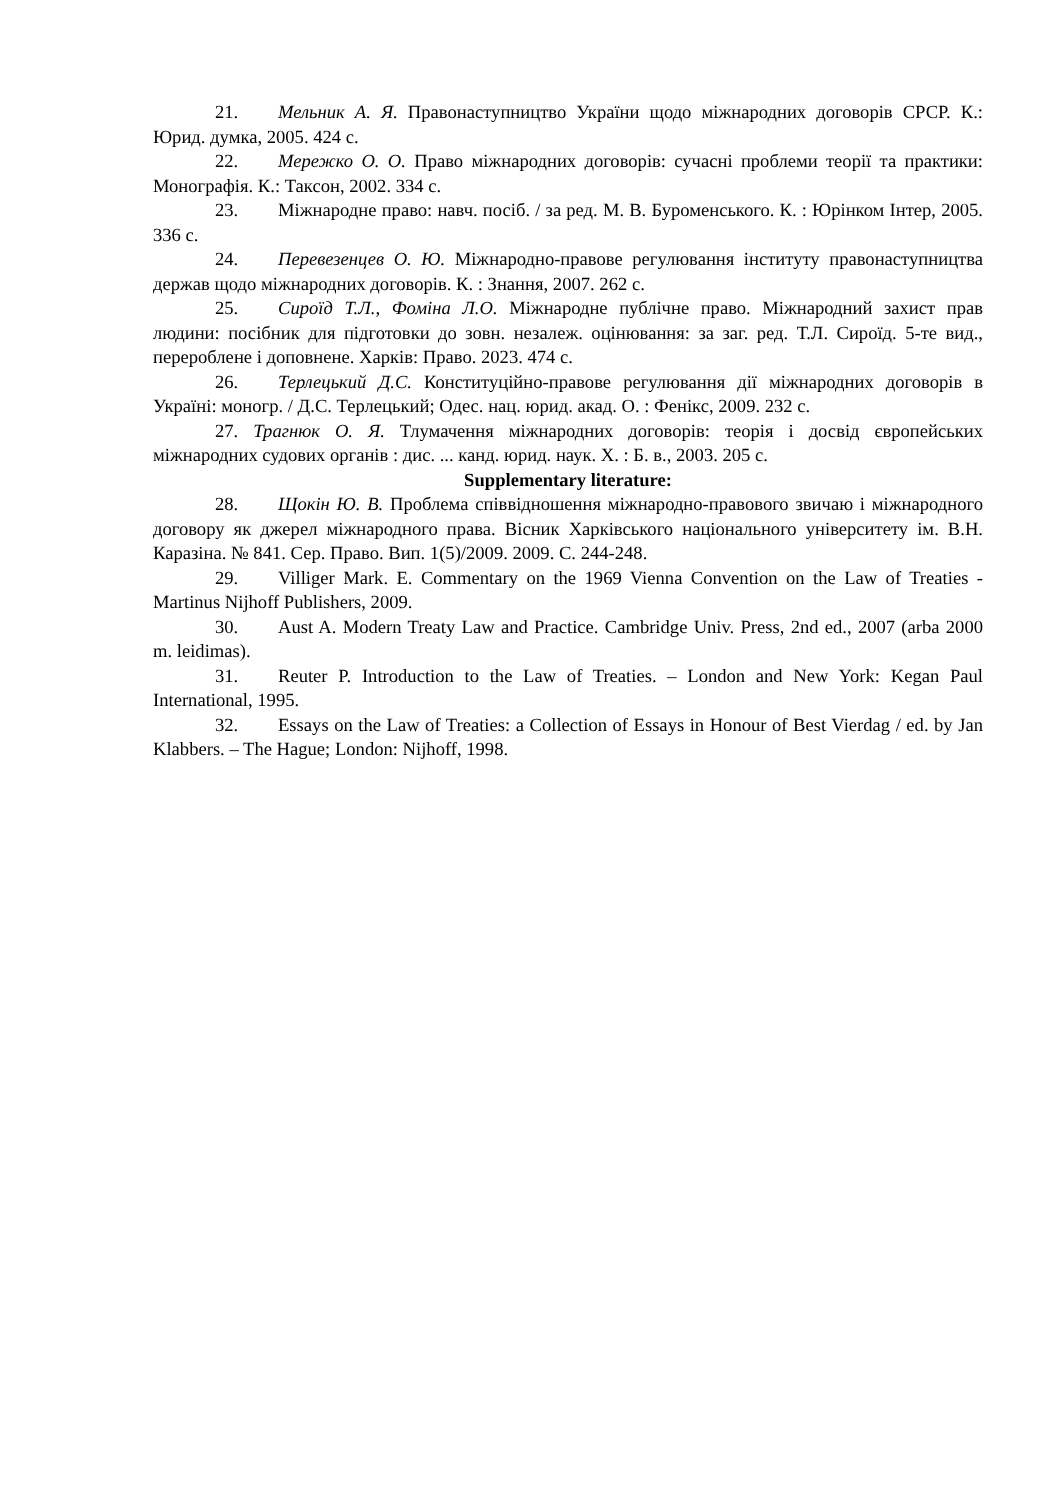21. Мельник А. Я. Правонаступництво України щодо міжнародних договорів СРСР. К.: Юрид. думка, 2005. 424 с.
22. Мережко О. О. Право міжнародних договорів: сучасні проблеми теорії та практики: Монографія. К.: Таксон, 2002. 334 с.
23. Міжнародне право: навч. посіб. / за ред. М. В. Буроменського. К. : Юрінком Інтер, 2005. 336 с.
24. Перевезенцев О. Ю. Міжнародно-правове регулювання інституту правонаступництва держав щодо міжнародних договорів. К. : Знання, 2007. 262 с.
25. Сироїд Т.Л., Фоміна Л.О. Міжнародне публічне право. Міжнародний захист прав людини: посібник для підготовки до зовн. незалеж. оцінювання: за заг. ред. Т.Л. Сироїд. 5-те вид., перероблене і доповнене. Харків: Право. 2023. 474 с.
26. Терлецький Д.С. Конституційно-правове регулювання дії міжнародних договорів в Україні: моногр. / Д.С. Терлецький; Одес. нац. юрид. акад. О. : Фенікс, 2009. 232 с.
27. Трагнюк О. Я. Тлумачення міжнародних договорів: теорія і досвід європейських міжнародних судових органів : дис. ... канд. юрид. наук. Х. : Б. в., 2003. 205 с.
Supplementary literature:
28. Щокін Ю. В. Проблема співвідношення міжнародно-правового звичаю і міжнародного договору як джерел міжнародного права. Вісник Харківського національного університету ім. В.Н. Каразіна. № 841. Сер. Право. Вип. 1(5)/2009. 2009. С. 244-248.
29. Villiger Mark. E. Commentary on the 1969 Vienna Convention on the Law of Treaties - Martinus Nijhoff Publishers, 2009.
30. Aust A. Modern Treaty Law and Practice. Cambridge Univ. Press, 2nd ed., 2007 (arba 2000 m. leidimas).
31. Reuter P. Introduction to the Law of Treaties. – London and New York: Kegan Paul International, 1995.
32. Essays on the Law of Treaties: a Collection of Essays in Honour of Best Vierdag / ed. by Jan Klabbers. – The Hague; London: Nijhoff, 1998.